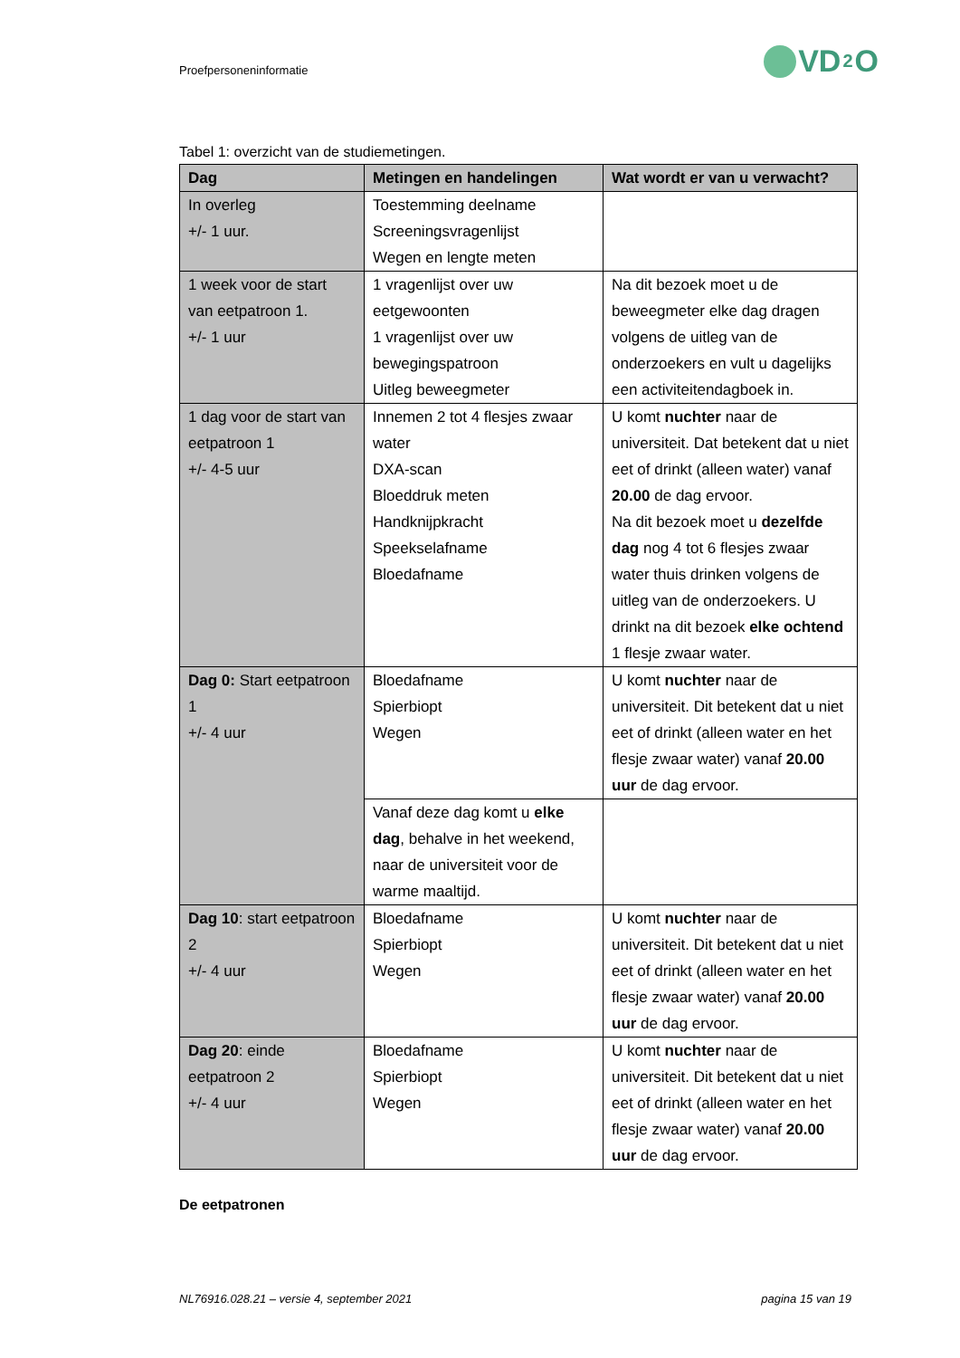Proefpersoneninformatie
VD<sub>2</sub>O
Tabel 1: overzicht van de studiemetingen.
| Dag | Metingen en handelingen | Wat wordt er van u verwacht? |
| --- | --- | --- |
| In overleg +/- 1 uur. | Toestemming deelname Screeningsvragenlijst Wegen en lengte meten | |
| 1 week voor de start van eetpatroon 1. +/- 1 uur | 1 vragenlijst over uw eetgewoonten 1 vragenlijst over uw bewegingspatroon Uitleg beweegmeter | Na dit bezoek moet u de beweegmeter elke dag dragen volgens de uitleg van de onderzoekers en vult u dagelijks een activiteitendagboek in. |
| 1 dag voor de start van eetpatroon 1 +/- 4-5 uur | Innemen 2 tot 4 flesjes zwaar water DXA-scan Bloeddruk meten Handknijpkracht Speekselafname Bloedafname | U komt nuchter naar de universiteit. Dat betekent dat u niet eet of drinkt (alleen water) vanaf 20.00 de dag ervoor. Na dit bezoek moet u dezelfde dag nog 4 tot 6 flesjes zwaar water thuis drinken volgens de uitleg van de onderzoekers. U drinkt na dit bezoek elke ochtend 1 flesje zwaar water. |
| Dag 0: Start eetpatroon 1 +/- 4 uur | Bloedafname Spierbiopt Wegen | U komt nuchter naar de universiteit. Dit betekent dat u niet eet of drinkt (alleen water en het flesje zwaar water) vanaf 20.00 uur de dag ervoor. |
| | Vanaf deze dag komt u elke dag , behalve in het weekend, naar de universiteit voor de warme maaltijd. | |
| Dag 10 : start eetpatroon 2 +/- 4 uur | Bloedafname Spierbiopt Wegen | U komt nuchter naar de universiteit. Dit betekent dat u niet eet of drinkt (alleen water en het flesje zwaar water) vanaf 20.00 uur de dag ervoor. |
| Dag 20 : einde eetpatroon 2 +/- 4 uur | Bloedafname Spierbiopt Wegen | U komt nuchter naar de universiteit. Dit betekent dat u niet eet of drinkt (alleen water en het flesje zwaar water) vanaf 20.00 uur de dag ervoor. |
De eetpatronen
NL76916.028.21 – versie 4, september 2021 pagina 15 van 19